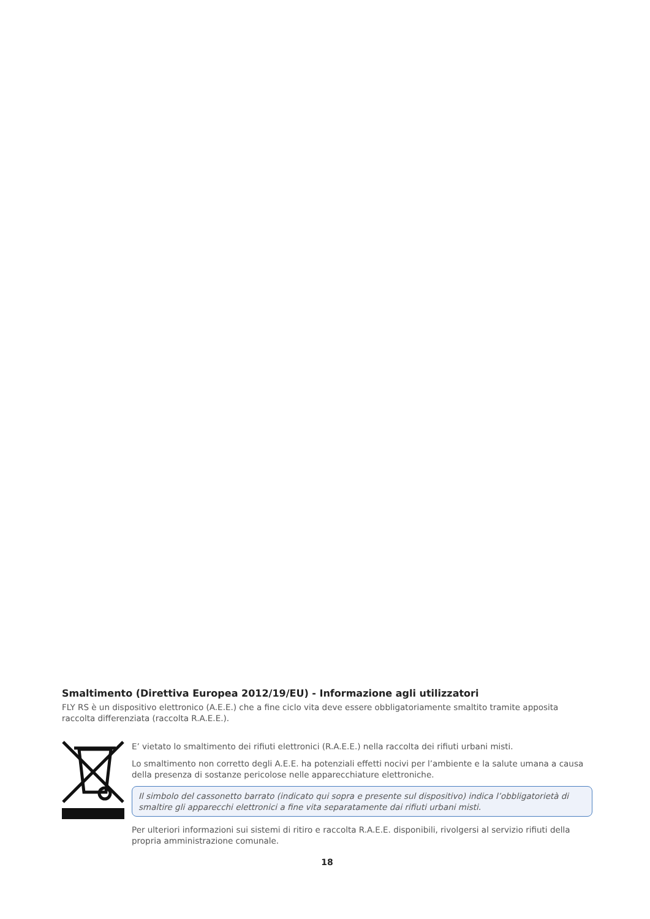Smaltimento (Direttiva Europea 2012/19/EU) - Informazione agli utilizzatori
FLY RS è un dispositivo elettronico (A.E.E.) che a fine ciclo vita deve essere obbligatoriamente smaltito tramite apposita raccolta differenziata (raccolta R.A.E.E.).
E’ vietato lo smaltimento dei rifiuti elettronici (R.A.E.E.) nella raccolta dei rifiuti urbani misti.
Lo smaltimento non corretto degli A.E.E. ha potenziali effetti nocivi per l’ambiente e la salute umana a causa della presenza di sostanze pericolose nelle apparecchiature elettroniche.
Il simbolo del cassonetto barrato (indicato qui sopra e presente sul dispositivo) indica l’obbligatorietà di smaltire gli apparecchi elettronici a fine vita separatamente dai rifiuti urbani misti.
Per ulteriori informazioni sui sistemi di ritiro e raccolta R.A.E.E. disponibili, rivolgersi al servizio rifiuti della propria amministrazione comunale.
18